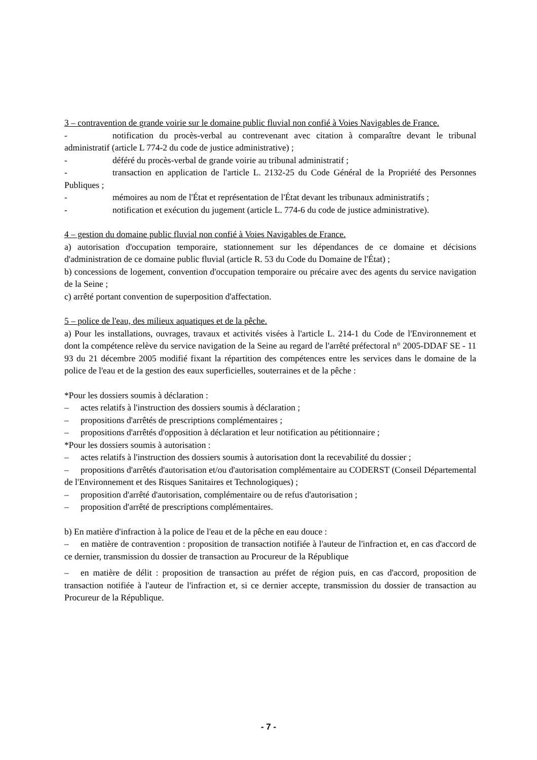3 – contravention de grande voirie sur le domaine public fluvial non confié à Voies Navigables de France.
- notification du procès-verbal au contrevenant avec citation à comparaître devant le tribunal administratif (article L 774-2 du code de justice administrative) ;
- déféré du procès-verbal de grande voirie au tribunal administratif ;
- transaction en application de l'article L. 2132-25 du Code Général de la Propriété des Personnes Publiques ;
- mémoires au nom de l'État et représentation de l'État devant les tribunaux administratifs ;
- notification et exécution du jugement (article L. 774-6 du code de justice administrative).
4 – gestion du domaine public fluvial non confié à Voies Navigables de France.
a) autorisation d'occupation temporaire, stationnement sur les dépendances de ce domaine et décisions d'administration de ce domaine public fluvial (article R. 53 du Code du Domaine de l'État) ;
b) concessions de logement, convention d'occupation temporaire ou précaire avec des agents du service navigation de la Seine ;
c) arrêté portant convention de superposition d'affectation.
5 – police de l'eau, des milieux aquatiques et de la pêche.
a) Pour les installations, ouvrages, travaux et activités visées à l'article L. 214-1 du Code de l'Environnement et dont la compétence relève du service navigation de la Seine au regard de l'arrêté préfectoral n° 2005-DDAF SE - 11 93 du 21 décembre 2005 modifié fixant la répartition des compétences entre les services dans le domaine de la police de l'eau et de la gestion des eaux superficielles, souterraines et de la pêche :
*Pour les dossiers soumis à déclaration :
– actes relatifs à l'instruction des dossiers soumis à déclaration ;
– propositions d'arrêtés de prescriptions complémentaires ;
– propositions d'arrêtés d'opposition à déclaration et leur notification au pétitionnaire ;
*Pour les dossiers soumis à autorisation :
– actes relatifs à l'instruction des dossiers soumis à autorisation dont la recevabilité du dossier ;
– propositions d'arrêtés d'autorisation et/ou d'autorisation complémentaire au CODERST (Conseil Départemental de l'Environnement et des Risques Sanitaires et Technologiques) ;
– proposition d'arrêté d'autorisation, complémentaire ou de refus d'autorisation ;
– proposition d'arrêté de prescriptions complémentaires.
b) En matière d'infraction à la police de l'eau et de la pêche en eau douce :
– en matière de contravention : proposition de transaction notifiée à l'auteur de l'infraction et, en cas d'accord de ce dernier, transmission du dossier de transaction au Procureur de la République
– en matière de délit : proposition de transaction au préfet de région puis, en cas d'accord, proposition de transaction notifiée à l'auteur de l'infraction et, si ce dernier accepte, transmission du dossier de transaction au Procureur de la République.
- 7 -